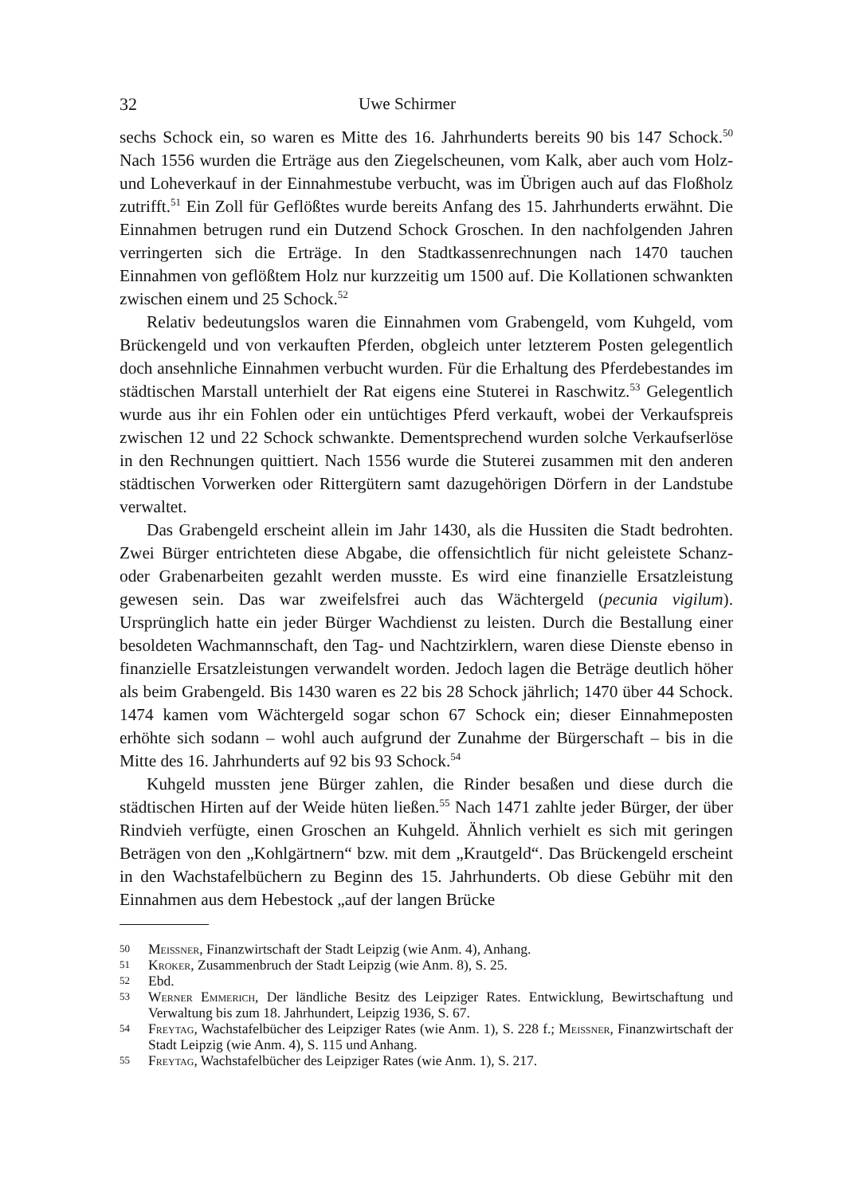32 Uwe Schirmer
sechs Schock ein, so waren es Mitte des 16. Jahrhunderts bereits 90 bis 147 Schock.<sup>50</sup> Nach 1556 wurden die Erträge aus den Ziegelscheunen, vom Kalk, aber auch vom Holz- und Loheverkauf in der Einnahmestube verbucht, was im Übrigen auch auf das Floßholz zutrifft.<sup>51</sup> Ein Zoll für Geflößtes wurde bereits Anfang des 15. Jahrhunderts erwähnt. Die Einnahmen betrugen rund ein Dutzend Schock Groschen. In den nachfolgenden Jahren verringerten sich die Erträge. In den Stadtkassenrechnungen nach 1470 tauchen Einnahmen von geflößtem Holz nur kurzzeitig um 1500 auf. Die Kollationen schwankten zwischen einem und 25 Schock.<sup>52</sup>
Relativ bedeutungslos waren die Einnahmen vom Grabengeld, vom Kuhgeld, vom Brückengeld und von verkauften Pferden, obgleich unter letzterem Posten gelegentlich doch ansehnliche Einnahmen verbucht wurden. Für die Erhaltung des Pferdebestandes im städtischen Marstall unterhielt der Rat eigens eine Stuterei in Raschwitz.<sup>53</sup> Gelegentlich wurde aus ihr ein Fohlen oder ein untüchtiges Pferd verkauft, wobei der Verkaufspreis zwischen 12 und 22 Schock schwankte. Dementsprechend wurden solche Verkaufserlöse in den Rechnungen quittiert. Nach 1556 wurde die Stuterei zusammen mit den anderen städtischen Vorwerken oder Rittergütern samt dazugehörigen Dörfern in der Landstube verwaltet.
Das Grabengeld erscheint allein im Jahr 1430, als die Hussiten die Stadt bedrohten. Zwei Bürger entrichteten diese Abgabe, die offensichtlich für nicht geleistete Schanz- oder Grabenarbeiten gezahlt werden musste. Es wird eine finanzielle Ersatzleistung gewesen sein. Das war zweifelsfrei auch das Wächtergeld (pecunia vigilum). Ursprünglich hatte ein jeder Bürger Wachdienst zu leisten. Durch die Bestallung einer besoldeten Wachmannschaft, den Tag- und Nachtzirklern, waren diese Dienste ebenso in finanzielle Ersatzleistungen verwandelt worden. Jedoch lagen die Beträge deutlich höher als beim Grabengeld. Bis 1430 waren es 22 bis 28 Schock jährlich; 1470 über 44 Schock. 1474 kamen vom Wächtergeld sogar schon 67 Schock ein; dieser Einnahmeposten erhöhte sich sodann – wohl auch aufgrund der Zunahme der Bürgerschaft – bis in die Mitte des 16. Jahrhunderts auf 92 bis 93 Schock.<sup>54</sup>
Kuhgeld mussten jene Bürger zahlen, die Rinder besaßen und diese durch die städtischen Hirten auf der Weide hüten ließen.<sup>55</sup> Nach 1471 zahlte jeder Bürger, der über Rindvieh verfügte, einen Groschen an Kuhgeld. Ähnlich verhielt es sich mit geringen Beträgen von den „Kohlgärtnern“ bzw. mit dem „Krautgeld“. Das Brückengeld erscheint in den Wachstafelbüchern zu Beginn des 15. Jahrhunderts. Ob diese Gebühr mit den Einnahmen aus dem Hebestock „auf der langen Brücke
50 Meissner, Finanzwirtschaft der Stadt Leipzig (wie Anm. 4), Anhang.
51 Kroker, Zusammenbruch der Stadt Leipzig (wie Anm. 8), S. 25.
52 Ebd.
53 Werner Emmerich, Der ländliche Besitz des Leipziger Rates. Entwicklung, Bewirtschaftung und Verwaltung bis zum 18. Jahrhundert, Leipzig 1936, S. 67.
54 Freytag, Wachstafelbücher des Leipziger Rates (wie Anm. 1), S. 228 f.; Meissner, Finanzwirtschaft der Stadt Leipzig (wie Anm. 4), S. 115 und Anhang.
55 Freytag, Wachstafelbücher des Leipziger Rates (wie Anm. 1), S. 217.